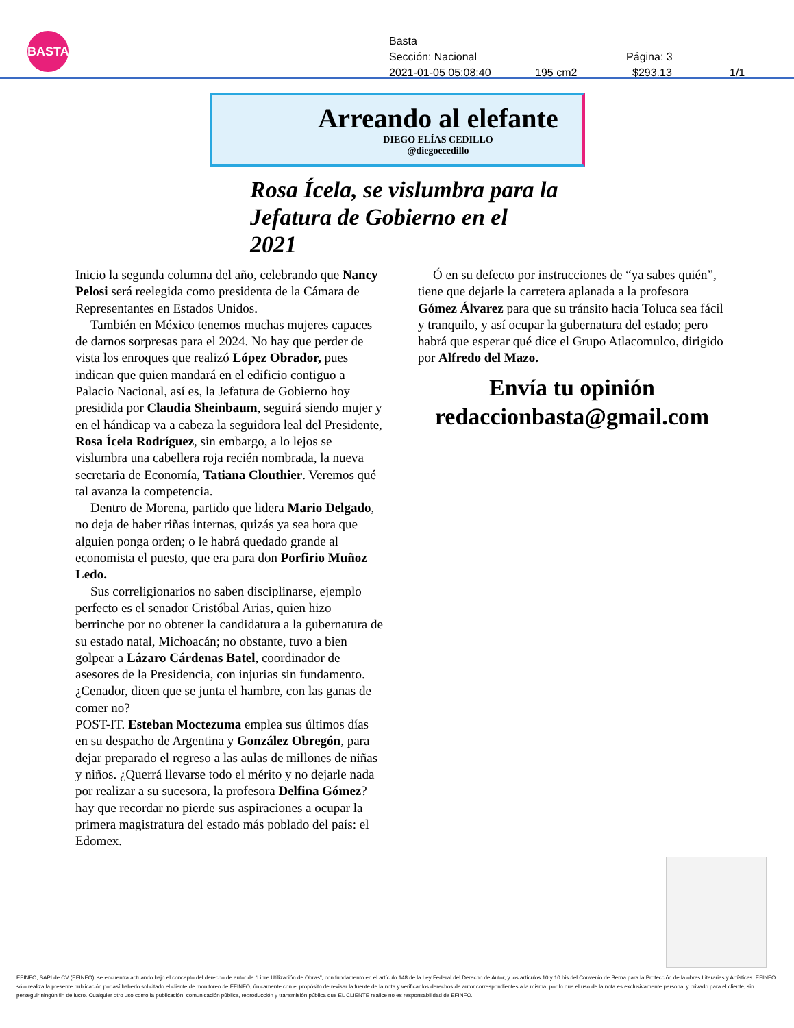BASTA!
Basta
Sección: Nacional Página: 3
2021-01-05 05:08:40 195 cm2 $293.13 1/1
Arreando al elefante
DIEGO ELÍAS CEDILLO
@diegoecedillo
Rosa Ícela, se vislumbra para la Jefatura de Gobierno en el 2021
Inicio la segunda columna del año, celebrando que Nancy Pelosi será reelegida como presidenta de la Cámara de Representantes en Estados Unidos.
También en México tenemos muchas mujeres capaces de darnos sorpresas para el 2024. No hay que perder de vista los enroques que realizó López Obrador, pues indican que quien mandará en el edificio contiguo a Palacio Nacional, así es, la Jefatura de Gobierno hoy presidida por Claudia Sheinbaum, seguirá siendo mujer y en el hándicap va a cabeza la seguidora leal del Presidente, Rosa Ícela Rodríguez, sin embargo, a lo lejos se vislumbra una cabellera roja recién nombrada, la nueva secretaria de Economía, Tatiana Clouthier. Veremos qué tal avanza la competencia.
Dentro de Morena, partido que lidera Mario Delgado, no deja de haber riñas internas, quizás ya sea hora que alguien ponga orden; o le habrá quedado grande al economista el puesto, que era para don Porfirio Muñoz Ledo.
Sus correligionarios no saben disciplinarse, ejemplo perfecto es el senador Cristóbal Arias, quien hizo berrinche por no obtener la candidatura a la gubernatura de su estado natal, Michoacán; no obstante, tuvo a bien golpear a Lázaro Cárdenas Batel, coordinador de asesores de la Presidencia, con injurias sin fundamento. ¿Cenador, dicen que se junta el hambre, con las ganas de comer no?
POST-IT. Esteban Moctezuma emplea sus últimos días en su despacho de Argentina y González Obregón, para dejar preparado el regreso a las aulas de millones de niñas y niños. ¿Querrá llevarse todo el mérito y no dejarle nada por realizar a su sucesora, la profesora Delfina Gómez? hay que recordar no pierde sus aspiraciones a ocupar la primera magistratura del estado más poblado del país: el Edomex.
Ó en su defecto por instrucciones de “ya sabes quién”, tiene que dejarle la carretera aplanada a la profesora Gómez Álvarez para que su tránsito hacia Toluca sea fácil y tranquilo, y así ocupar la gubernatura del estado; pero habrá que esperar qué dice el Grupo Atlacomulco, dirigido por Alfredo del Mazo.
Envía tu opinión
redaccionbasta@gmail.com
EFINFO, SAPI de CV (EFINFO), se encuentra actuando bajo el concepto del derecho de autor de “Libre Utilización de Obras”, con fundamento en el artículo 148 de la Ley Federal del Derecho de Autor, y los artículos 10 y 10 bis del Convenio de Berna para la Protección de la obras Literarias y Artísticas. EFINFO sólo realiza la presente publicación por así haberlo solicitado el cliente de monitoreo de EFINFO, únicamente con el propósito de revisar la fuente de la nota y verificar los derechos de autor correspondientes a la misma; por lo que el uso de la nota es exclusivamente personal y privado para el cliente, sin perseguir ningún fin de lucro. Cualquier otro uso como la publicación, comunicación pública, reproducción y transmisión pública que EL CLIENTE realice no es responsabilidad de EFINFO.